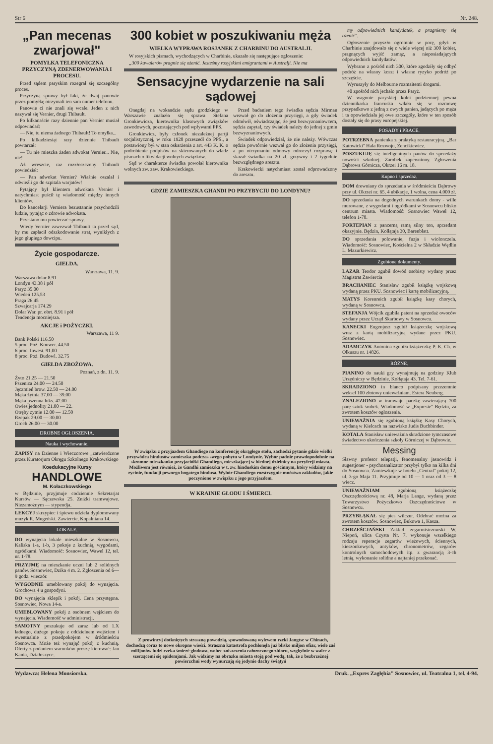Str 6 Nr. 248.
„Pan mecenas zwarjował"
POMYŁKA TELEFONICZNA PRZYCZYNĄ ZDENERWOWANIA I PROCESU.
Przed sądem paryskim rozegrał się szczególny proces.
Przyczyną sprawy był fakt, że dwaj panowie przez pomyłkę otrzymali ten sam numer telefonu.
Panowie ci nie znali się wcale. Jeden z nich nazywał się Vernier, drugi Thibault.
Po kilkanaście razy dziennie pan Vernier musiał odpowiadać:
— Nie, tu niema żadnego Thibault! To omyłka...
Po kilkadziesiąt razy dziennie Thibault powtarzał:
— Tu nie mieszka żaden adwokat Vernier... Nie, nie!
Aż wreszcie, raz rozzłoszczony Thibault powiedział:
— Pan adwokat Vernier? Wiaśnie oszalał i odwieźli go do szpitala warjatów!
Pytający był klientem adwokata Vernier i natychmiast puścił tę wiadomość między innych klientów.
Do kancelarji Verniera bezustannie przychodzili ludzie, pytając o zdrowie adwokata.
Przestano mu powierzać sprawy.
Wtedy Vernier zawezwał Thibault ta przed sąd, by mu zapłacił odszkodowanie strat, wynikłych z jego głupiego dowcipu.
Życie gospodarcze.
GIEŁDA.
Warszawa, 11. 9.
Warszawa dolar 8.91
Londyn 43.38 i pół
Paryż 35.00
Wiedeń 125.53
Praga 26.45
Szwajcarja 174.29
Dolar War. pr. obrt. 8.91 i pół
Tendencja mocniejsza.
AKCJE i POŻYCZKI.
Warszawa, 11 9.
Bank Polski 116.50
5 proc. Poż. Konwer. 44.50
6 proc. Inwest. 91.00
8 proc. Poż. Budowl. 32.75
GIEŁDA ZBOŻOWA.
Poznań, z dn. 11. 9.
Żyto 21.25 — 21.50
Pszenica 24.00 — 24.50
Jęczmień brow. 22.50 — 24.00
Mąka żytnia 37.00 — 39.00
Mąka pszenna luks. 47.00 —
Owies jednolity 21.00 — 22.
Otręby żytnie 12.00 — 12.50
Rzepak 29.00 — 30.00
Groch 26.00 — 30.00
DROBNE OGŁOSZENIA.
Nauka i wychowanie.
ZAPISY na Dzienne i Wieczorowe „zatwierdzone przez Kuratorjum Okręgu Szkolnego Krakowskiego
Koedukacyjne Kursy
HANDLOWE
M. Kołaczkowskiego
w Będzinie, przyjmuje codziennie Sekretarjat Kursów — Sączewska 25. Zniżki tramwajowe. Niezamożnym — stypendja.
LEKCYJ skrzypiec i śpiewu udziela dyplomowany muzyk R. Mugeński. Zawiercie, Kopalniana 14.
LOKALE.
DO wynajęcia lokale mieszkalne w Sosnowcu, Kaliska 1-a, 1-b, 3 pokoje z kuchnią, wygodami, ogródkami. Wiadomość: Sosnowiec, Wawel 12, tel. nr. 1-78.
PRZYJMĘ na mieszkanie uczni lub 2 solidnych panów. Sosnowiec, Dzika 4 m. 2. Zgłoszenia od 6—9 godz. wieczór.
WYGODNIE umeblowany pokój do wynajęcia. Grochowa 4 u gospodyni.
DO wynajęcia sklepik i pokój. Cena przystępna. Sosnowiec, Nowa 14-a.
UMEBLOWANY pokój z osobnem wejściem do wynajęcia. Wiadomość w administracji.
SAMOTNY poszukuje od zaraz lub od 1.X ładnego, dużego pokoju z oddzielnem wejściem i ewentualnie z przedpokojem w śródmieściu Sosnowca. Może też wynająć pokój z kuchnią. Oferty z podaniem warunków proszę kierować: Jan Kania, Działoszyce.
300 kobiet w poszukiwaniu męża
WIELKA WYPRAWA ROSJANEK Z CHARBINU DO AUSTRALJI.
W rosyjskich pismach, wychodzących w Charbinie, ukazało się następujące ogłoszenie:
„300 kawalerów pragnie się ożenić. Jesteśmy rosyjskimi emigrantami w Australji. Nie ma
Sensacyjne wydarzenie na sali sądowej
Onegdaj na wokandzie sądu grodzkiego w Warszawie znalazła się sprawa Stefana Gronkiewicza, kierownika klasowych związków zawodowych, pozostających pod wpływami PPS.
Gronkiewicz, były członek nieza­leżnej partji socjalistycznej, w roku 1928 przeszedł do PPS., a postawiony był w stan oskarżenia z art. 443 K. K. o podrobienie podpisów na skierowanych do władz pismach o likwidacji wolnych związków.
Sąd w charakterze świadka powołał kierownika wolnych zw. zaw. Krakowieckiego.
Przed badaniem tego świadka sędzia Mirman wezwał go do złożenia przysięgi, a gdy świadek odmówił, oświadczając, że jest bezwyznaniowcem, sędzia zapytał, czy świadek należy do jednej z gmin bezwyznaniowych.
Świadek odpowiedział, że nie należy. Wówczas sędzia powtórnie wezwał go do złożenia przysięgi, a po otrzymaniu odmowy odroczył rozprawę i skazał świadka na 20 zł. grzywny i 2 tygodnie bezwzględnego aresztu.
Krakowiecki natychmiast został odprowadzony do aresztu.
GDZIE ZAMIESZKA GHANDI PO PRZYBYCIU DO LONDYNU?
W związku z przyjazdem Ghandiego na konferencję okrągłego stołu, zachodzi pytanie gdzie wielki przywódca hindusów zamieszka podczas swego pobytu w Londynie. Wybór padnie prawdopodobnie na skromne mieszkanko przyjaciółki Ghandiego, mieszkającej w biednej dzielnicy na peryferji miasta. Możliwem jest również, że Gandhi zamieszka w t. zw. hinduskim domu gościnnym, który widzimy na rycinie, fundacji pewnego bogatego hindusa. Wybór Ghandiego rozstrzygnie mnóstwo zakładów, jakie poczyniono w związku z jego przyjazdem.
W KRAINIE GŁODU I ŚMIERCI.
Z prowincyj dotkniętych straszną powodzią, spowodowaną wylewem rzeki Jangtse w Chinach, dochodzą coraz to nowe okropne wieści. Straszna katastrofa pochłonęła już blisko miljon ofiar, wiele zaś milljonów ludzi czeka śmierć głodowa, wobec zniszczenia całorocznego zbioru, względnie w walce z szerzącemi się epidemjami. Jak widzimy na obrazku miasta stoją pod wodą, tak, że z bezbrzeżnej powierzchni wody wynurzają się jedynie dachy świątyń
my odpowiednich kandydatek, a pragniemy się ożenić".
Ogłoszenie przyszło ogromnie w porę, gdyż w Charbinie znajdowało się o wiele więcej niż 300 kobiet, pragnących wyjść zamąż, a nieposiadających odpowiednich kandydatów.
Wybrano z pośród nich 300, które zgodziły się odbyć podróż na własny koszt i własne ryzyko podróż po szczęście.
Wyruszyły do Melbourne rozmaitemi drogami.
40 zpośród nich jechało przez Paryż.
W wagonie paryskiej kolei podziemnej pewna dziennikarka francuska wdała się w rozmowę przypadkowo z jedną z owych panien, jadących po męża i ta opowiedziała jej owe szczegóły, które w ten sposób dostały się do prasy europejskiej.
POSADY i PRACE.
POTRZEBNA panienka z praktyką restauracyjną. „Bar Katowicki" Hala Rozwoju, Zencikiewicz.
POSZUKUJĘ się inteligentnych panów do sprzedaży nowości szkolnej. Zarobek zapewniony. Zgłoszenia Dąbrowa Górnicza, Okrzei 16 m. 18.
Kupno i sprzedaż.
DOM drewniany do sprzedania w śródmieściu Dąbrowy przy ul. Okrzei nr. 65, 4 ubikacje, 1 wolna, cena 4.000 zł.
DO sprzedania na dogodnych warunkach domy - wille murowane, z wygodami i ogródkami w Sosnowcu blisko centrum miasta. Wiadomość: Sosnowiec Wawel 12, telefon 1-78.
FORTEPIAN z pancerną ramą silny ton, sprzedam okazyjnie. Będzin, Kołłątaja 30, Barenblatt.
DO sprzedania polowanie, fuzja i wiolonczela. Wiadomość: Sosnowiec, Kościelna 2 w Składzie Wędlin L. Mazurkiewicz.
Zgubione dokumenty.
LAZAR Teodor zgubił dowód osobisty wydany przez Magistrat Zawiercia
BRACHANIEC Stanisław zgubił książkę wojskową wydaną przez PKU. Sosnowiec i kartę mobilizacyjną.
MATYS Korenreich zgubił książkę kasy chorych, wydaną w Sosnowcu.
STEFANJA Wójcik zgubiła patent na sprzedaż owoców wydany przez Urząd Skarbowy w Sosnowcu.
KANECKI Eugenjusz zgubił książeczkę wojskową wraz z kartą mobilizacyjną wydane przez PKU. Sosnowiec.
ADAMCZYK Antonina zgubiła książeczkę P. K. Ch. w Olkuszu nr. 14826.
RÓŻNE.
PIANINO do nauki gry wynajmuję na godziny Klub Urzędniczy w Będzinie, Kołłątaja 43. Tel. 7-61.
SKRADZIONO in blanco podpisany przezemnie weksel 100 złotowy unieważniam. Estera Neuberg.
ZNALEZIONO w tramwaju paczkę zawierającą 700 parę sztuk śrubek. Wiadomość w „Expresie" Będzin, za zwrotem kosztów ogłoszenia.
UNIEWAŻNIA się zgubioną książkę Kasy Chorych, wydaną w Kielcach na nazwisko Judis Buchbinder.
KOTALA Stanisław unieważnia skradzione tymczasowe świadectwo ukończenia szkoły Górniczej w Dąbrowie.
Messing
Sławny profesor telepatji, fenomenalny jasnowidz i sugestjoner - psychoanalizator przybył tylko na kilka dni do Sosnowca. Zamieszkuje w hotelu „Central" pokój 12, ul. 3-go Maja 11. Przyjmuje od 10 — 1 oraz od 3 — 8 wiecz.
UNIEWAŻNIAM zgubioną książeczkę Oszczędnościową nr. 48, Marja Lange, wydaną przez Towarzystwo Pożyczkowo Oszczędnościowe w Sosnowcu.
PRZYBŁĄKAŁ się pies wilczur. Odebrać można za zwrotem kosztów. Sosnowiec, Bukowa 1, Kasza.
CHRZEŚCJAŃSKI Zakład zegarmistrzowski W. Niepoń, ulica Czysta Nr. 7. wykonuje wszelkiego rodzaju reperacje zegarów wieżowych, ściennych, kieszonkowych, antyków, chronometrów, zegarów kontrolnych samochodowych itp. z gwarancją 3-ch letnią, wykonanie solidne a najtaniej przekonać.
Wydawca: Helena Monsiorska. Druk. „Expres Zagłębia" Sosnowiec, ul. Teatralna 1, tel. 4-94.